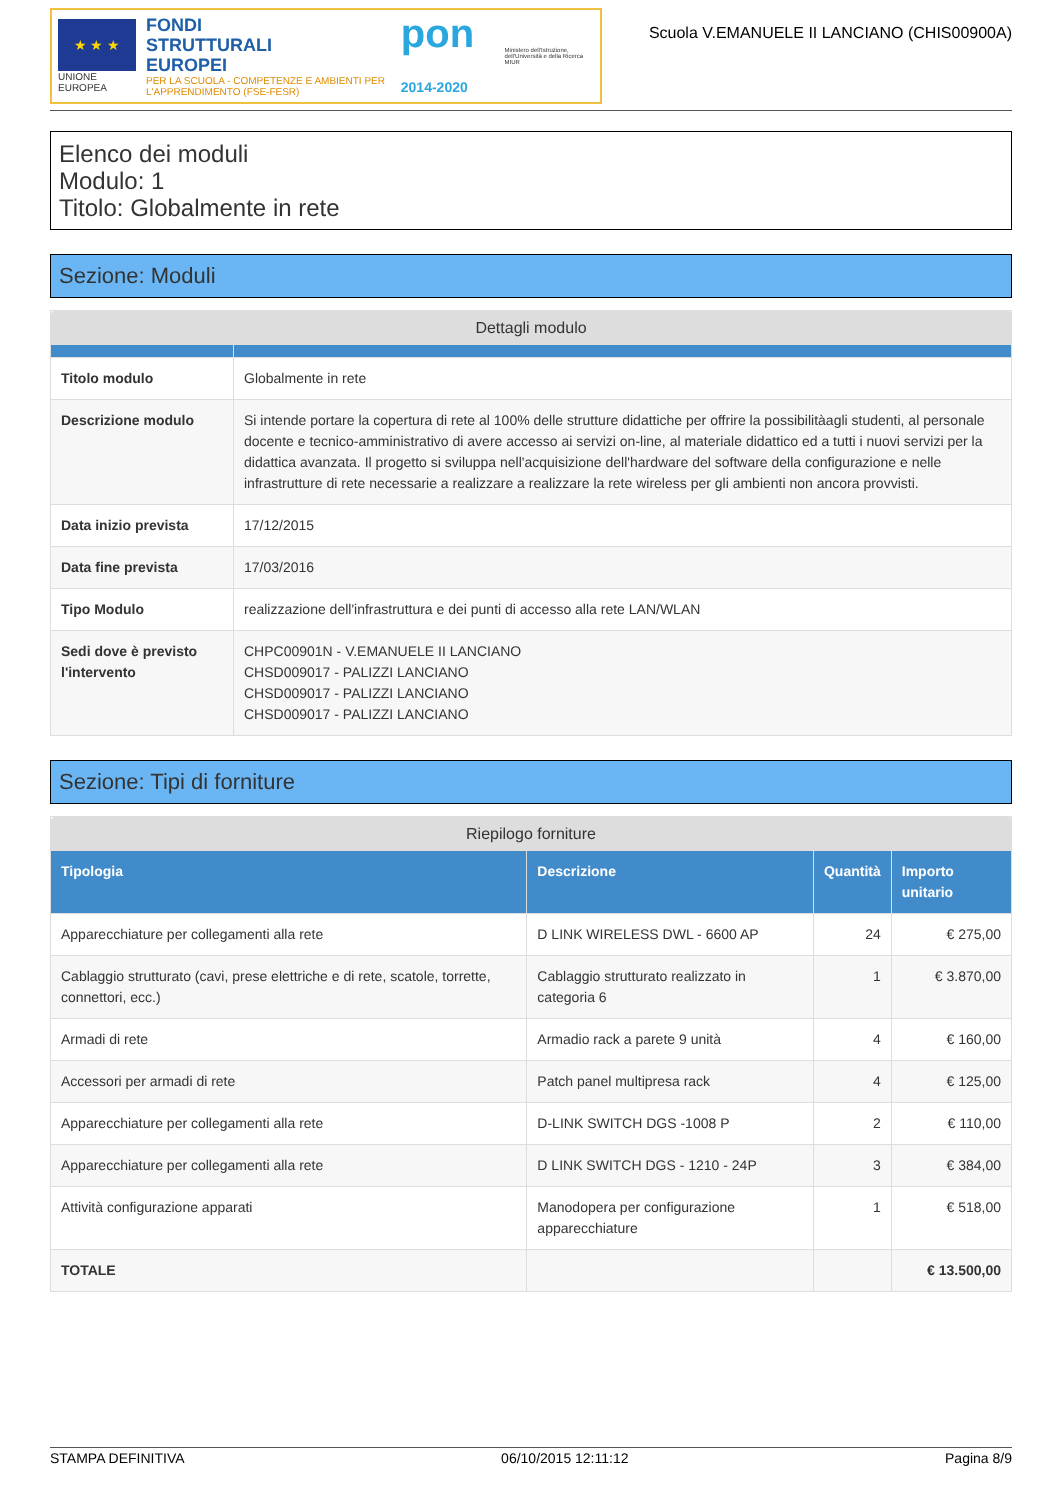★ ★ ★
UNIONE EUROPEA
FONDI
STRUTTURALI
EUROPEI
PER LA SCUOLA - COMPETENZE E AMBIENTI PER L'APPRENDIMENTO (FSE-FESR)
pon 2014-2020
Ministero dell'Istruzione, dell'Università e della Ricerca
MIUR
Scuola V.EMANUELE II LANCIANO (CHIS00900A)
Elenco dei moduli
Modulo: 1
Titolo: Globalmente in rete
Sezione: Moduli
| Dettagli modulo | |
| --- | --- |
| Titolo modulo | Globalmente in rete |
| Descrizione modulo | Si intende portare la copertura di rete al 100% delle strutture didattiche per offrire la possibilitàagli studenti, al personale docente e tecnico-amministrativo di avere accesso ai servizi on-line, al materiale didattico ed a tutti i nuovi servizi per la didattica avanzata. Il progetto si sviluppa nell'acquisizione dell'hardware del software della configurazione e nelle infrastrutture di rete necessarie a realizzare a realizzare la rete wireless per gli ambienti non ancora provvisti. |
| Data inizio prevista | 17/12/2015 |
| Data fine prevista | 17/03/2016 |
| Tipo Modulo | realizzazione dell'infrastruttura e dei punti di accesso alla rete LAN/WLAN |
| Sedi dove è previsto l'intervento | CHPC00901N - V.EMANUELE II LANCIANO CHSD009017 - PALIZZI LANCIANO CHSD009017 - PALIZZI LANCIANO CHSD009017 - PALIZZI LANCIANO |
Sezione: Tipi di forniture
| Riepilogo forniture | | | |
| --- | --- | --- | --- |
| Tipologia | Descrizione | Quantità | Importo unitario |
| Apparecchiature per collegamenti alla rete | D LINK WIRELESS DWL - 6600 AP | 24 | € 275,00 |
| Cablaggio strutturato (cavi, prese elettriche e di rete, scatole, torrette, connettori, ecc.) | Cablaggio strutturato realizzato in categoria 6 | 1 | € 3.870,00 |
| Armadi di rete | Armadio rack a parete 9 unità | 4 | € 160,00 |
| Accessori per armadi di rete | Patch panel multipresa rack | 4 | € 125,00 |
| Apparecchiature per collegamenti alla rete | D-LINK SWITCH DGS -1008 P | 2 | € 110,00 |
| Apparecchiature per collegamenti alla rete | D LINK SWITCH DGS - 1210 - 24P | 3 | € 384,00 |
| Attività configurazione apparati | Manodopera per configurazione apparecchiature | 1 | € 518,00 |
| TOTALE | | | € 13.500,00 |
STAMPA DEFINITIVA 06/10/2015 12:11:12 Pagina 8/9